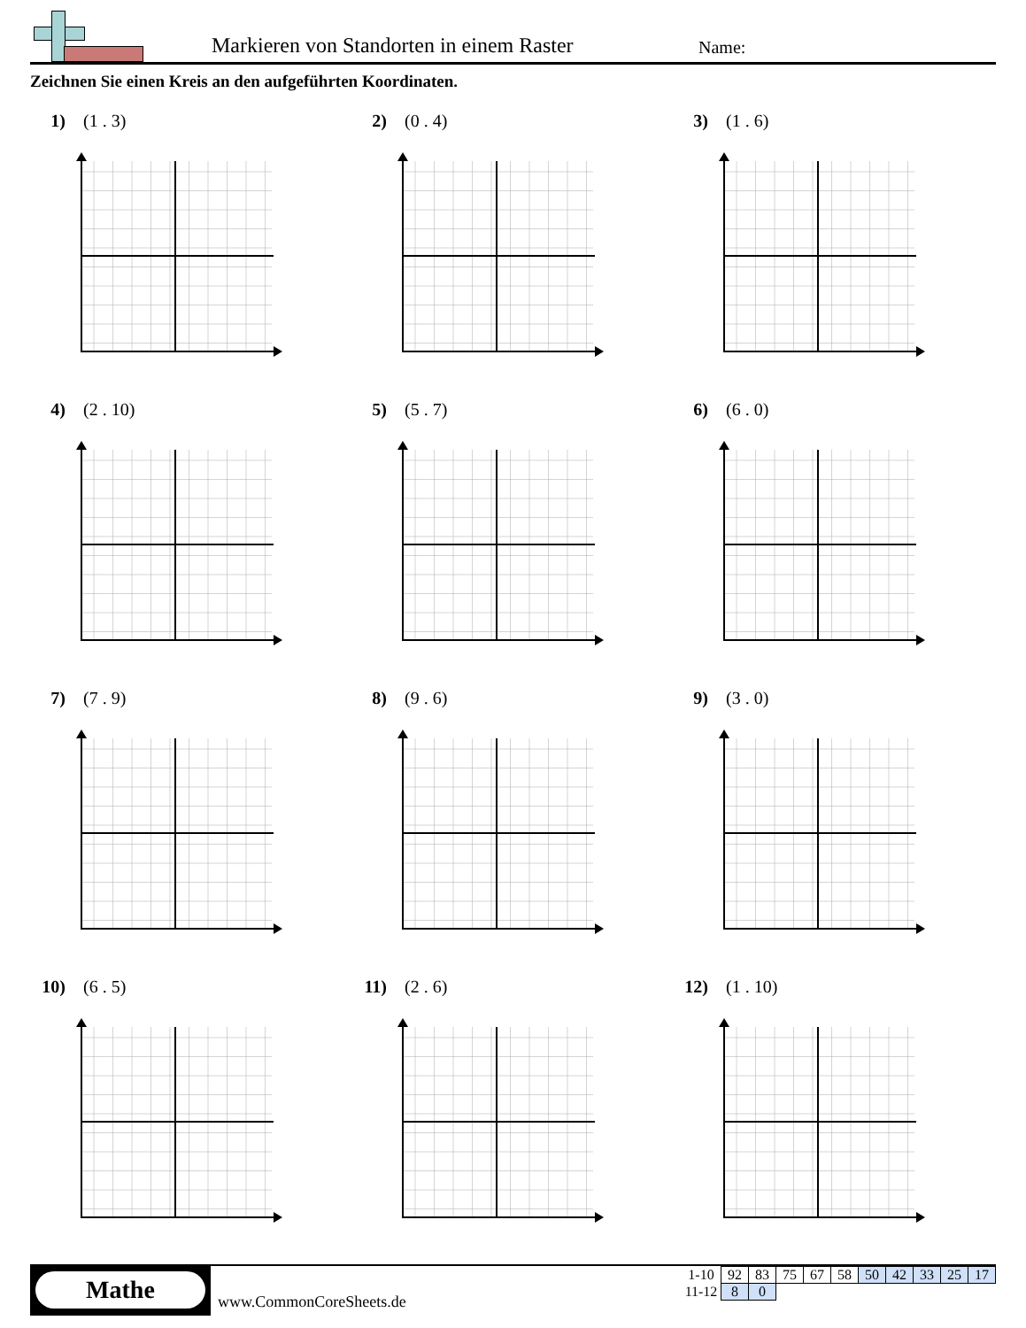Markieren von Standorten in einem Raster
Name:
Zeichnen Sie einen Kreis an den aufgeführten Koordinaten.
1) (1 . 3)
2) (0 . 4)
3) (1 . 6)
4) (2 . 10)
5) (5 . 7)
6) (6 . 0)
7) (7 . 9)
8) (9 . 6)
9) (3 . 0)
10) (6 . 5)
11) (2 . 6)
12) (1 . 10)
Mathe
www.CommonCoreSheets.de
| 1-10 | 92 | 83 | 75 | 67 | 58 | 50 | 42 | 33 | 25 | 17 |
| 11-12 | 8 | 0 | | | | | | | | |